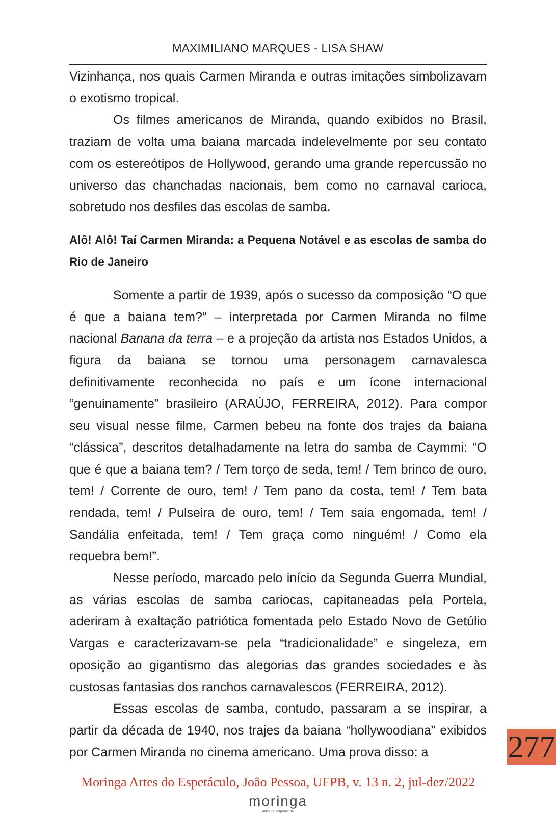MAXIMILIANO MARQUES - LISA SHAW
Vizinhança, nos quais Carmen Miranda e outras imitações simbolizavam o exotismo tropical.
Os filmes americanos de Miranda, quando exibidos no Brasil, traziam de volta uma baiana marcada indelevelmente por seu contato com os estereótipos de Hollywood, gerando uma grande repercussão no universo das chanchadas nacionais, bem como no carnaval carioca, sobretudo nos desfiles das escolas de samba.
Alô! Alô! Taí Carmen Miranda: a Pequena Notável e as escolas de samba do Rio de Janeiro
Somente a partir de 1939, após o sucesso da composição “O que é que a baiana tem?” – interpretada por Carmen Miranda no filme nacional Banana da terra – e a projeção da artista nos Estados Unidos, a figura da baiana se tornou uma personagem carnavalesca definitivamente reconhecida no país e um ícone internacional “genuinamente” brasileiro (ARAÚJO, FERREIRA, 2012). Para compor seu visual nesse filme, Carmen bebeu na fonte dos trajes da baiana “clássica”, descritos detalhadamente na letra do samba de Caymmi: “O que é que a baiana tem? / Tem torço de seda, tem! / Tem brinco de ouro, tem! / Corrente de ouro, tem! / Tem pano da costa, tem! / Tem bata rendada, tem! / Pulseira de ouro, tem! / Tem saia engomada, tem! / Sandália enfeitada, tem! / Tem graça como ninguém! / Como ela requebra bem!”.
Nesse período, marcado pelo início da Segunda Guerra Mundial, as várias escolas de samba cariocas, capitaneadas pela Portela, aderiram à exaltação patriótica fomentada pelo Estado Novo de Getúlio Vargas e caracterizavam-se pela “tradicionalidade” e singeleza, em oposição ao gigantismo das alegorias das grandes sociedades e às custosas fantasias dos ranchos carnavalescos (FERREIRA, 2012).
Essas escolas de samba, contudo, passaram a se inspirar, a partir da década de 1940, nos trajes da baiana “hollywoodiana” exibidos por Carmen Miranda no cinema americano. Uma prova disso: a
Moringa Artes do Espetáculo, João Pessoa, UFPB, v. 13 n. 2, jul-dez/2022
moringa
artes do espetáculo
277